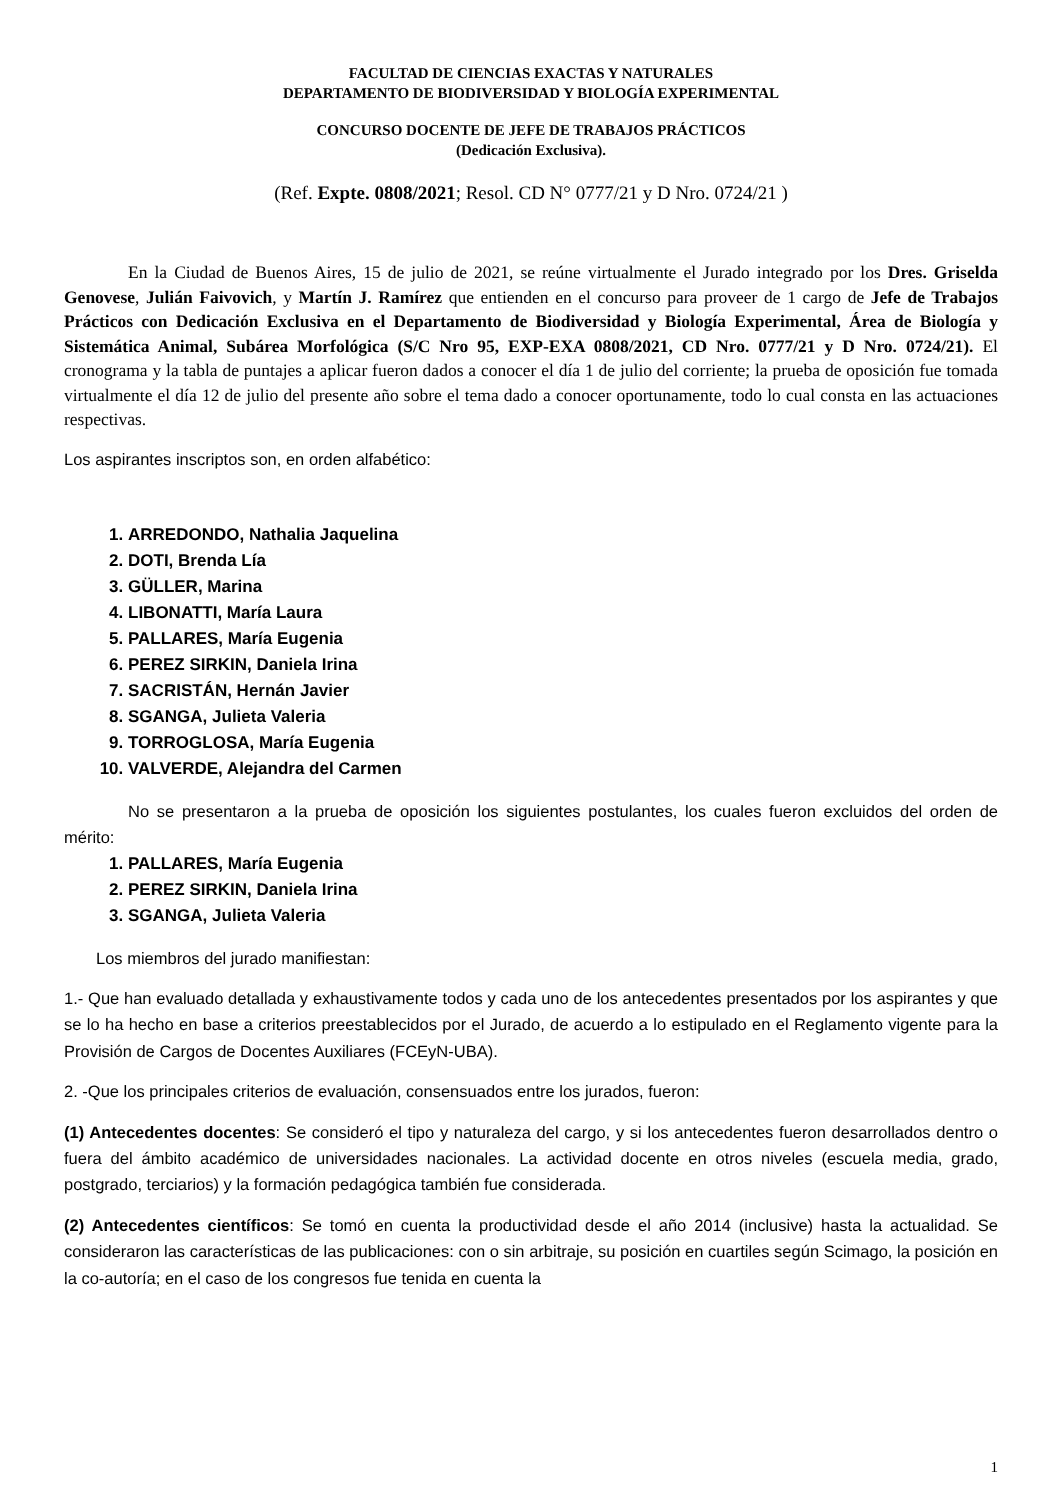FACULTAD DE CIENCIAS EXACTAS Y NATURALES
DEPARTAMENTO DE BIODIVERSIDAD Y BIOLOGÍA EXPERIMENTAL
CONCURSO DOCENTE DE JEFE DE TRABAJOS PRÁCTICOS
(Dedicación Exclusiva).
(Ref. Expte. 0808/2021; Resol. CD N° 0777/21 y D Nro. 0724/21 )
En la Ciudad de Buenos Aires, 15 de julio de 2021, se reúne virtualmente el Jurado integrado por los Dres. Griselda Genovese, Julián Faivovich, y Martín J. Ramírez que entienden en el concurso para proveer de 1 cargo de Jefe de Trabajos Prácticos con Dedicación Exclusiva en el Departamento de Biodiversidad y Biología Experimental, Área de Biología y Sistemática Animal, Subárea Morfológica (S/C Nro 95, EXP-EXA 0808/2021, CD Nro. 0777/21 y D Nro. 0724/21). El cronograma y la tabla de puntajes a aplicar fueron dados a conocer el día 1 de julio del corriente; la prueba de oposición fue tomada virtualmente el día 12 de julio del presente año sobre el tema dado a conocer oportunamente, todo lo cual consta en las actuaciones respectivas.
Los aspirantes inscriptos son, en orden alfabético:
1. ARREDONDO, Nathalia Jaquelina
2. DOTI, Brenda Lía
3. GÜLLER, Marina
4. LIBONATTI, María Laura
5. PALLARES, María Eugenia
6. PEREZ SIRKIN, Daniela Irina
7. SACRISTÁN, Hernán Javier
8. SGANGA, Julieta Valeria
9. TORROGLOSA, María Eugenia
10. VALVERDE, Alejandra del Carmen
No se presentaron a la prueba de oposición los siguientes postulantes, los cuales fueron excluidos del orden de mérito:
1. PALLARES, María Eugenia
2. PEREZ SIRKIN, Daniela Irina
3. SGANGA, Julieta Valeria
Los miembros del jurado manifiestan:
1.- Que han evaluado detallada y exhaustivamente todos y cada uno de los antecedentes presentados por los aspirantes y que se lo ha hecho en base a criterios preestablecidos por el Jurado, de acuerdo a lo estipulado en el Reglamento vigente para la Provisión de Cargos de Docentes Auxiliares (FCEyN-UBA).
2. -Que los principales criterios de evaluación, consensuados entre los jurados, fueron:
(1) Antecedentes docentes: Se consideró el tipo y naturaleza del cargo, y si los antecedentes fueron desarrollados dentro o fuera del ámbito académico de universidades nacionales. La actividad docente en otros niveles (escuela media, grado, postgrado, terciarios) y la formación pedagógica también fue considerada.
(2) Antecedentes científicos: Se tomó en cuenta la productividad desde el año 2014 (inclusive) hasta la actualidad. Se consideraron las características de las publicaciones: con o sin arbitraje, su posición en cuartiles según Scimago, la posición en la co-autoría; en el caso de los congresos fue tenida en cuenta la
1